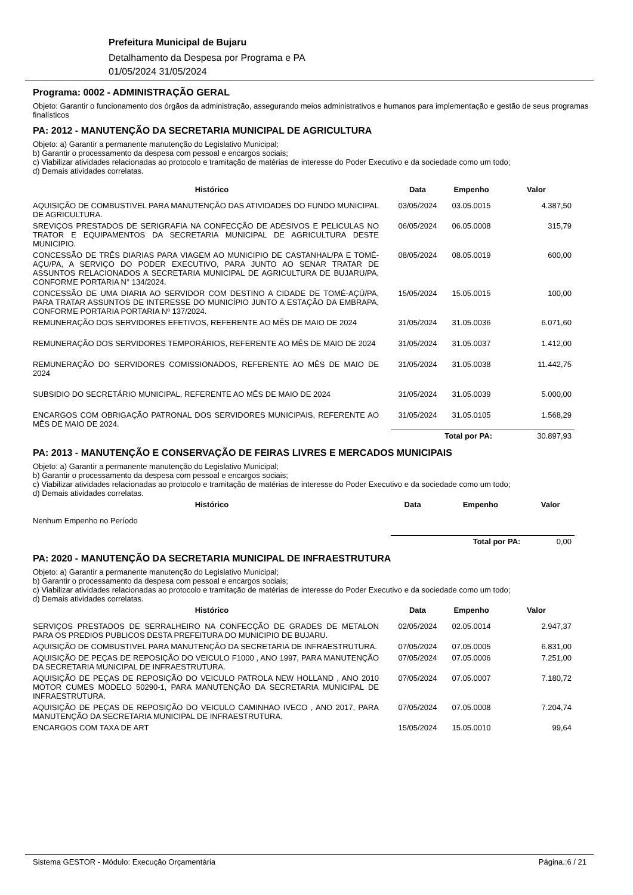Prefeitura Municipal de Bujaru
Detalhamento da Despesa por Programa e PA
01/05/2024 31/05/2024
Programa: 0002 - ADMINISTRAÇÃO GERAL
Objeto: Garantir o funcionamento dos órgãos da administração, assegurando meios administrativos e humanos para implementação e gestão de seus programas finalísticos
PA: 2012 - MANUTENÇÃO DA SECRETARIA MUNICIPAL DE AGRICULTURA
Objeto: a) Garantir a permanente manutenção do Legislativo Municipal;
b) Garantir o processamento da despesa com pessoal e encargos sociais;
c) Viabilizar atividades relacionadas ao protocolo e tramitação de matérias de interesse do Poder Executivo e da sociedade como um todo;
d) Demais atividades correlatas.
| Histórico | Data | Empenho | Valor |
| --- | --- | --- | --- |
| AQUISIÇÃO DE COMBUSTIVEL PARA MANUTENÇÃO DAS ATIVIDADES DO FUNDO MUNICIPAL DE AGRICULTURA. | 03/05/2024 | 03.05.0015 | 4.387,50 |
| SREVIÇOS PRESTADOS DE SERIGRAFIA NA CONFECÇÃO DE ADESIVOS E PELICULAS NO TRATOR E EQUIPAMENTOS DA SECRETARIA MUNICIPAL DE AGRICULTURA DESTE MUNICIPIO. | 06/05/2024 | 06.05.0008 | 315,79 |
| CONCESSÃO DE TRÊS DIARIAS PARA VIAGEM AO MUNICIPIO DE CASTANHAL/PA E TOMÉ-AÇU/PA, A SERVIÇO DO PODER EXECUTIVO, PARA JUNTO AO SENAR TRATAR DE ASSUNTOS RELACIONADOS A SECRETARIA MUNICIPAL DE AGRICULTURA DE BUJARU/PA, CONFORME PORTARIA N° 134/2024. | 08/05/2024 | 08.05.0019 | 600,00 |
| CONCESSÃO DE UMA DIARIA AO SERVIDOR COM DESTINO A CIDADE DE TOMÉ-AÇÚ/PA, PARA TRATAR ASSUNTOS DE INTERESSE DO MUNICÍPIO JUNTO A ESTAÇÃO DA EMBRAPA, CONFORME PORTARIA PORTARIA Nº 137/2024. | 15/05/2024 | 15.05.0015 | 100,00 |
| REMUNERAÇÃO DOS SERVIDORES EFETIVOS, REFERENTE AO MÊS DE MAIO DE 2024 | 31/05/2024 | 31.05.0036 | 6.071,60 |
| REMUNERAÇÃO DOS SERVIDORES TEMPORÁRIOS, REFERENTE AO MÊS DE MAIO DE 2024 | 31/05/2024 | 31.05.0037 | 1.412,00 |
| REMUNERAÇÃO DO SERVIDORES COMISSIONADOS, REFERENTE AO MÊS DE MAIO DE 2024 | 31/05/2024 | 31.05.0038 | 11.442,75 |
| SUBSIDIO DO SECRETÁRIO MUNICIPAL, REFERENTE AO MÊS DE MAIO DE 2024 | 31/05/2024 | 31.05.0039 | 5.000,00 |
| ENCARGOS COM OBRIGAÇÃO PATRONAL DOS SERVIDORES MUNICIPAIS, REFERENTE AO MÊS DE MAIO DE 2024. | 31/05/2024 | 31.05.0105 | 1.568,29 |
| | Total por PA: | | 30.897,93 |
PA: 2013 - MANUTENÇÃO E CONSERVAÇÃO DE FEIRAS LIVRES E MERCADOS MUNICIPAIS
Objeto: a) Garantir a permanente manutenção do Legislativo Municipal;
b) Garantir o processamento da despesa com pessoal e encargos sociais;
c) Viabilizar atividades relacionadas ao protocolo e tramitação de matérias de interesse do Poder Executivo e da sociedade como um todo;
d) Demais atividades correlatas.
| Histórico | Data | Empenho | Valor |
| --- | --- | --- | --- |
| Nenhum Empenho no Período | | | |
| | Total por PA: | | 0,00 |
PA: 2020 - MANUTENÇÃO DA SECRETARIA MUNICIPAL DE INFRAESTRUTURA
Objeto: a) Garantir a permanente manutenção do Legislativo Municipal;
b) Garantir o processamento da despesa com pessoal e encargos sociais;
c) Viabilizar atividades relacionadas ao protocolo e tramitação de matérias de interesse do Poder Executivo e da sociedade como um todo;
d) Demais atividades correlatas.
| Histórico | Data | Empenho | Valor |
| --- | --- | --- | --- |
| SERVIÇOS PRESTADOS DE SERRALHEIRO NA CONFECÇÃO DE GRADES DE METALON PARA OS PREDIOS PUBLICOS DESTA PREFEITURA DO MUNICIPIO DE BUJARU. | 02/05/2024 | 02.05.0014 | 2.947,37 |
| AQUISIÇÃO DE COMBUSTIVEL PARA MANUTENÇÃO DA SECRETARIA DE INFRAESTRUTURA. | 07/05/2024 | 07.05.0005 | 6.831,00 |
| AQUISIÇÃO DE PEÇAS DE REPOSIÇÃO DO VEICULO F1000 , ANO 1997, PARA MANUTENÇÃO DA SECRETARIA MUNICIPAL DE INFRAESTRUTURA. | 07/05/2024 | 07.05.0006 | 7.251,00 |
| AQUISIÇÃO DE PEÇAS DE REPOSIÇÃO DO VEICULO PATROLA NEW HOLLAND , ANO 2010 MOTOR CUMES MODELO 50290-1, PARA MANUTENÇÃO DA SECRETARIA MUNICIPAL DE INFRAESTRUTURA. | 07/05/2024 | 07.05.0007 | 7.180,72 |
| AQUISIÇÃO DE PEÇAS DE REPOSIÇÃO DO VEICULO CAMINHAO IVECO , ANO 2017, PARA MANUTENÇÃO DA SECRETARIA MUNICIPAL DE INFRAESTRUTURA. | 07/05/2024 | 07.05.0008 | 7.204,74 |
| ENCARGOS COM TAXA DE ART | 15/05/2024 | 15.05.0010 | 99,64 |
Sistema GESTOR - Módulo: Execução Orçamentária Página.:6 / 21